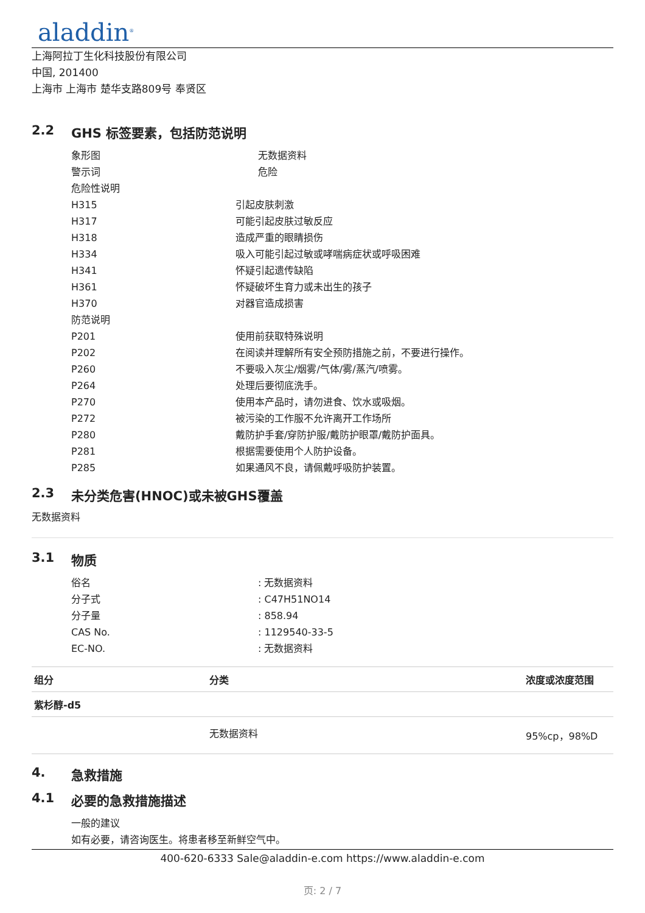aladdin<sup>®</sup>
上海阿拉丁生化科技股份有限公司
中国, 201400
上海市 上海市 楚华支路809号 奉贤区
2.2 GHS 标签要素，包括防范说明
象形图 无数据资料
警示词 危险
危险性说明
H315 引起皮肤刺激
H317 可能引起皮肤过敏反应
H318 造成严重的眼睛损伤
H334 吸入可能引起过敏或哮喘病症状或呼吸困难
H341 怀疑引起遗传缺陷
H361 怀疑破坏生育力或未出生的孩子
H370 对器官造成损害
防范说明
P201 使用前获取特殊说明
P202 在阅读并理解所有安全预防措施之前，不要进行操作。
P260 不要吸入灰尘/烟雾/气体/雾/蒸汽/喷雾。
P264 处理后要彻底洗手。
P270 使用本产品时，请勿进食、饮水或吸烟。
P272 被污染的工作服不允许离开工作场所
P280 戴防护手套/穿防护服/戴防护眼罩/戴防护面具。
P281 根据需要使用个人防护设备。
P285 如果通风不良，请佩戴呼吸防护装置。
2.3 未分类危害(HNOC)或未被GHS覆盖
无数据资料
3.1 物质
俗名: 无数据资料
分子式: C47H51NO14
分子量: 858.94
CAS No.: 1129540-33-5
EC-NO.: 无数据资料
| 组分 | 分类 | 浓度或浓度范围 |
| --- | --- | --- |
| 紫杉醇-d5 | | |
| | 无数据资料 | 95%cp，98%D |
4. 急救措施
4.1 必要的急救措施描述
一般的建议
如有必要，请咨询医生。将患者移至新鲜空气中。
400-620-6333 Sale@aladdin-e.com https://www.aladdin-e.com
页: 2 / 7